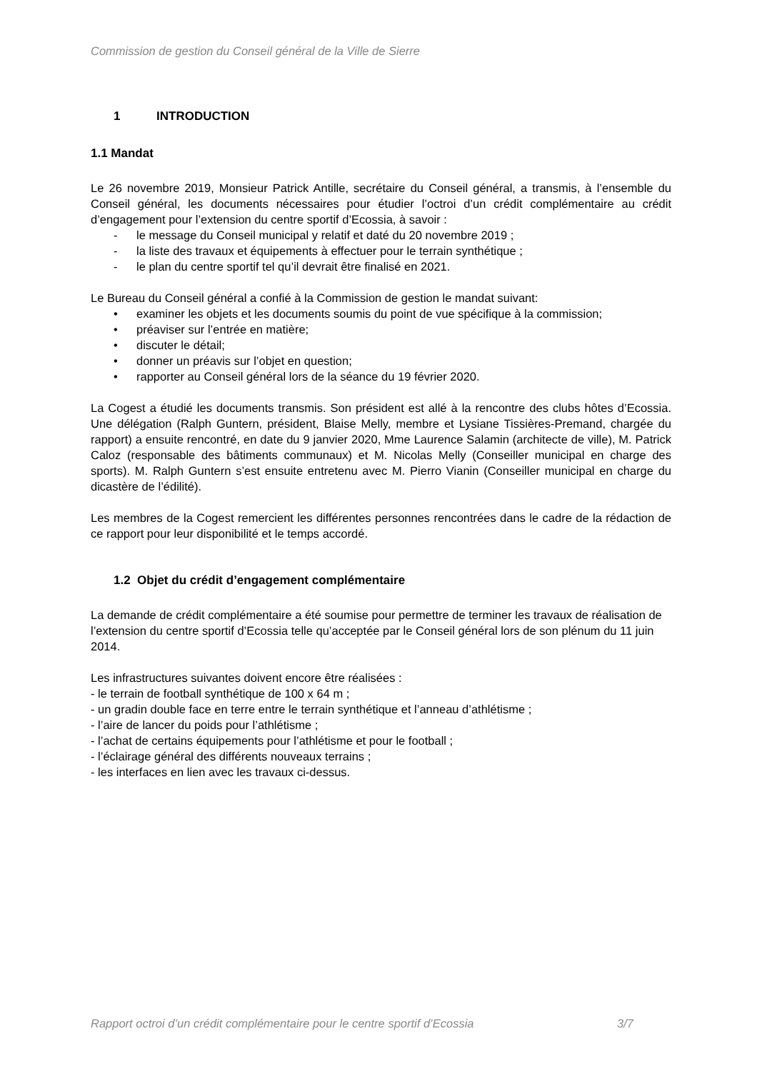Commission de gestion du Conseil général de la Ville de Sierre
1 INTRODUCTION
1.1 Mandat
Le 26 novembre 2019, Monsieur Patrick Antille, secrétaire du Conseil général, a transmis, à l’ensemble du Conseil général, les documents nécessaires pour étudier l’octroi d’un crédit complémentaire au crédit d’engagement pour l’extension du centre sportif d’Ecossia, à savoir :
- le message du Conseil municipal y relatif et daté du 20 novembre 2019 ;
- la liste des travaux et équipements à effectuer pour le terrain synthétique ;
- le plan du centre sportif tel qu’il devrait être finalisé en 2021.
Le Bureau du Conseil général a confié à la Commission de gestion le mandat suivant:
• examiner les objets et les documents soumis du point de vue spécifique à la commission;
• préaviser sur l’entrée en matière;
• discuter le détail;
• donner un préavis sur l’objet en question;
• rapporter au Conseil général lors de la séance du 19 février 2020.
La Cogest a étudié les documents transmis. Son président est allé à la rencontre des clubs hôtes d’Ecossia. Une délégation (Ralph Guntern, président, Blaise Melly, membre et Lysiane Tissières-Premand, chargée du rapport) a ensuite rencontré, en date du 9 janvier 2020, Mme Laurence Salamin (architecte de ville), M. Patrick Caloz (responsable des bâtiments communaux) et M. Nicolas Melly (Conseiller municipal en charge des sports). M. Ralph Guntern s’est ensuite entretenu avec M. Pierro Vianin (Conseiller municipal en charge du dicastère de l’édilité).
Les membres de la Cogest remercient les différentes personnes rencontrées dans le cadre de la rédaction de ce rapport pour leur disponibilité et le temps accordé.
1.2 Objet du crédit d’engagement complémentaire
La demande de crédit complémentaire a été soumise pour permettre de terminer les travaux de réalisation de l’extension du centre sportif d’Ecossia telle qu’acceptée par le Conseil général lors de son plénum du 11 juin 2014.
Les infrastructures suivantes doivent encore être réalisées :
- le terrain de football synthétique de 100 x 64 m ;
- un gradin double face en terre entre le terrain synthétique et l’anneau d’athlétisme ;
- l’aire de lancer du poids pour l’athlétisme ;
- l’achat de certains équipements pour l’athlétisme et pour le football ;
- l’éclairage général des différents nouveaux terrains ;
- les interfaces en lien avec les travaux ci-dessus.
Rapport octroi d’un crédit complémentaire pour le centre sportif d’Ecossia 3/7